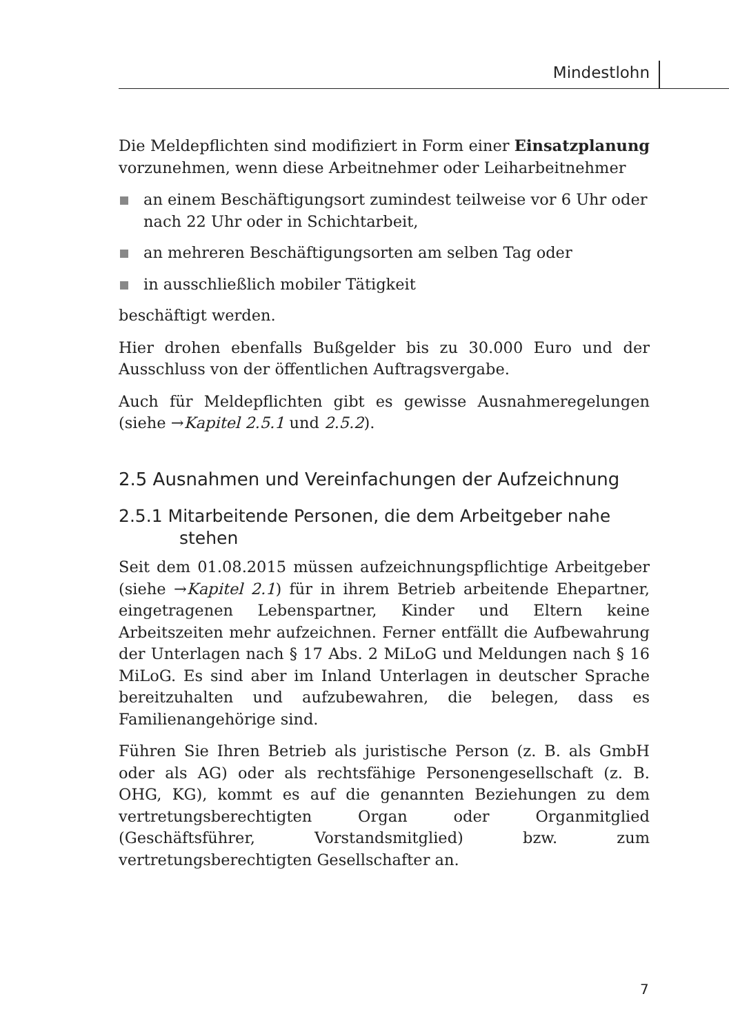Mindestlohn
Die Meldepflichten sind modifiziert in Form einer Einsatzplanung vorzunehmen, wenn diese Arbeitnehmer oder Leiharbeitnehmer
an einem Beschäftigungsort zumindest teilweise vor 6 Uhr oder nach 22 Uhr oder in Schichtarbeit,
an mehreren Beschäftigungsorten am selben Tag oder
in ausschließlich mobiler Tätigkeit
beschäftigt werden.
Hier drohen ebenfalls Bußgelder bis zu 30.000 Euro und der Ausschluss von der öffentlichen Auftragsvergabe.
Auch für Meldepflichten gibt es gewisse Ausnahmeregelungen (siehe →Kapitel 2.5.1 und 2.5.2).
2.5 Ausnahmen und Vereinfachungen der Aufzeichnung
2.5.1 Mitarbeitende Personen, die dem Arbeitgeber nahe stehen
Seit dem 01.08.2015 müssen aufzeichnungspflichtige Arbeitgeber (siehe →Kapitel 2.1) für in ihrem Betrieb arbeitende Ehepartner, eingetragenen Lebenspartner, Kinder und Eltern keine Arbeitszeiten mehr aufzeichnen. Ferner entfällt die Aufbewahrung der Unterlagen nach § 17 Abs. 2 MiLoG und Meldungen nach § 16 MiLoG. Es sind aber im Inland Unterlagen in deutscher Sprache bereitzuhalten und aufzubewahren, die belegen, dass es Familienangehörige sind.
Führen Sie Ihren Betrieb als juristische Person (z. B. als GmbH oder als AG) oder als rechtsfähige Personengesellschaft (z. B. OHG, KG), kommt es auf die genannten Beziehungen zu dem vertretungsberechtigten Organ oder Organmitglied (Geschäftsführer, Vorstandsmitglied) bzw. zum vertretungsberechtigten Gesellschafter an.
7